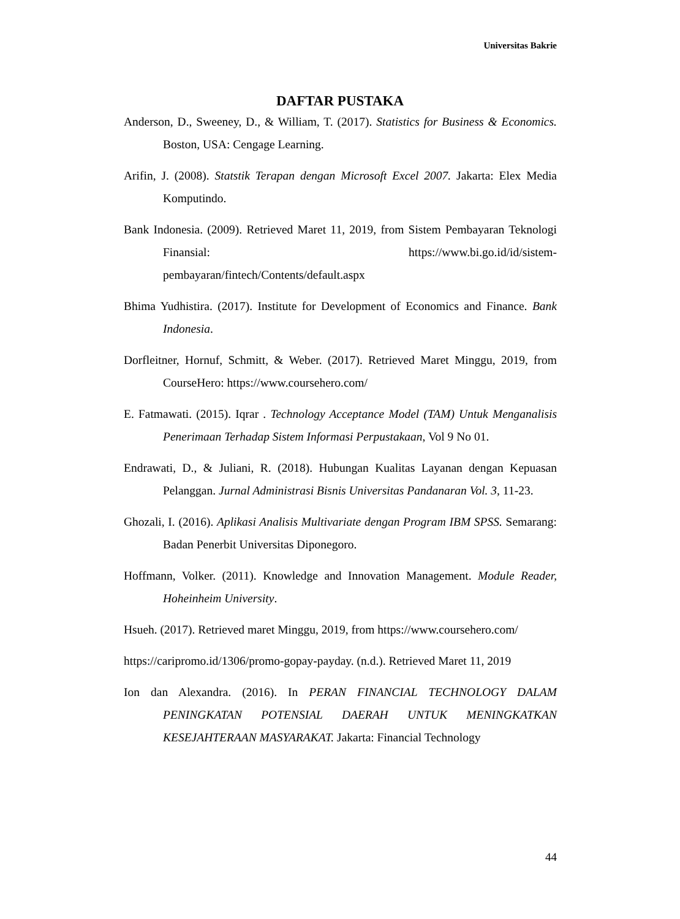Universitas Bakrie
DAFTAR PUSTAKA
Anderson, D., Sweeney, D., & William, T. (2017). Statistics for Business & Economics. Boston, USA: Cengage Learning.
Arifin, J. (2008). Statstik Terapan dengan Microsoft Excel 2007. Jakarta: Elex Media Komputindo.
Bank Indonesia. (2009). Retrieved Maret 11, 2019, from Sistem Pembayaran Teknologi Finansial: https://www.bi.go.id/id/sistem-pembayaran/fintech/Contents/default.aspx
Bhima Yudhistira. (2017). Institute for Development of Economics and Finance. Bank Indonesia.
Dorfleitner, Hornuf, Schmitt, & Weber. (2017). Retrieved Maret Minggu, 2019, from CourseHero: https://www.coursehero.com/
E. Fatmawati. (2015). Iqrar . Technology Acceptance Model (TAM) Untuk Menganalisis Penerimaan Terhadap Sistem Informasi Perpustakaan, Vol 9 No 01.
Endrawati, D., & Juliani, R. (2018). Hubungan Kualitas Layanan dengan Kepuasan Pelanggan. Jurnal Administrasi Bisnis Universitas Pandanaran Vol. 3, 11-23.
Ghozali, I. (2016). Aplikasi Analisis Multivariate dengan Program IBM SPSS. Semarang: Badan Penerbit Universitas Diponegoro.
Hoffmann, Volker. (2011). Knowledge and Innovation Management. Module Reader, Hoheinheim University.
Hsueh. (2017). Retrieved maret Minggu, 2019, from https://www.coursehero.com/
https://caripromo.id/1306/promo-gopay-payday. (n.d.). Retrieved Maret 11, 2019
Ion dan Alexandra. (2016). In PERAN FINANCIAL TECHNOLOGY DALAM PENINGKATAN POTENSIAL DAERAH UNTUK MENINGKATKAN KESEJAHTERAAN MASYARAKAT. Jakarta: Financial Technology
44